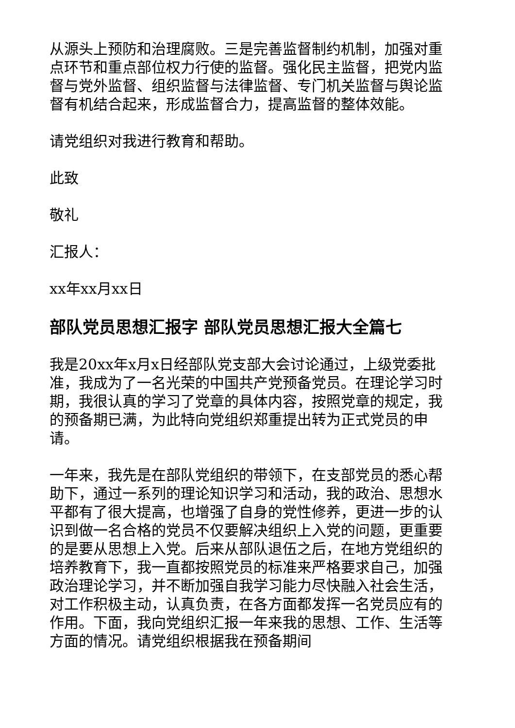从源头上预防和治理腐败。三是完善监督制约机制，加强对重点环节和重点部位权力行使的监督。强化民主监督，把党内监督与党外监督、组织监督与法律监督、专门机关监督与舆论监督有机结合起来，形成监督合力，提高监督的整体效能。
请党组织对我进行教育和帮助。
此致
敬礼
汇报人：
xx年xx月xx日
部队党员思想汇报字 部队党员思想汇报大全篇七
我是20xx年x月x日经部队党支部大会讨论通过，上级党委批准，我成为了一名光荣的中国共产党预备党员。在理论学习时期，我很认真的学习了党章的具体内容，按照党章的规定，我的预备期已满，为此特向党组织郑重提出转为正式党员的申请。
一年来，我先是在部队党组织的带领下，在支部党员的悉心帮助下，通过一系列的理论知识学习和活动，我的政治、思想水平都有了很大提高，也增强了自身的党性修养，更进一步的认识到做一名合格的党员不仅要解决组织上入党的问题，更重要的是要从思想上入党。后来从部队退伍之后，在地方党组织的培养教育下，我一直都按照党员的标准来严格要求自己，加强政治理论学习，并不断加强自我学习能力尽快融入社会生活，对工作积极主动，认真负责，在各方面都发挥一名党员应有的作用。下面，我向党组织汇报一年来我的思想、工作、生活等方面的情况。请党组织根据我在预备期间